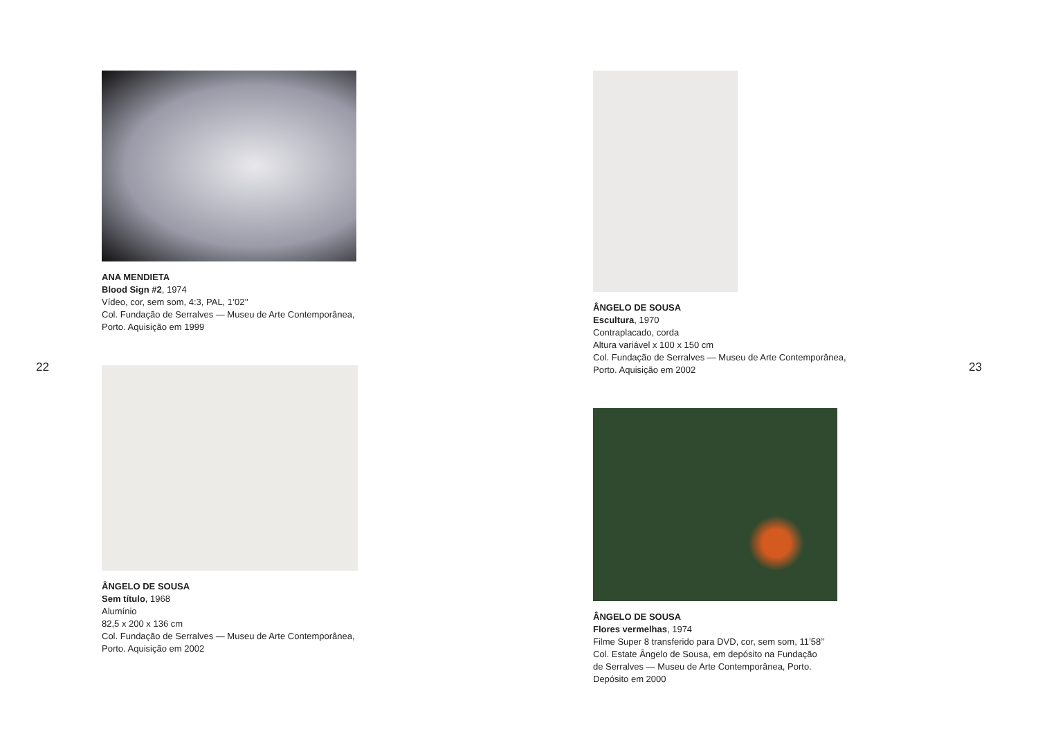22
ANA MENDIETA
Blood Sign #2, 1974
Vídeo, cor, sem som, 4:3, PAL, 1’02’’
Col. Fundação de Serralves — Museu de Arte Contemporânea,
Porto. Aquisição em 1999
ÂNGELO DE SOUSA
Sem título, 1968
Alumínio
82,5 x 200 x 136 cm
Col. Fundação de Serralves — Museu de Arte Contemporânea,
Porto. Aquisição em 2002
ÂNGELO DE SOUSA
Escultura, 1970
Contraplacado, corda
Altura variável x 100 x 150 cm
Col. Fundação de Serralves — Museu de Arte Contemporânea,
Porto. Aquisição em 2002
ÂNGELO DE SOUSA
Flores vermelhas, 1974
Filme Super 8 transferido para DVD, cor, sem som, 11’58’’
Col. Estate Ângelo de Sousa, em depósito na Fundação
de Serralves — Museu de Arte Contemporânea, Porto.
Depósito em 2000
23